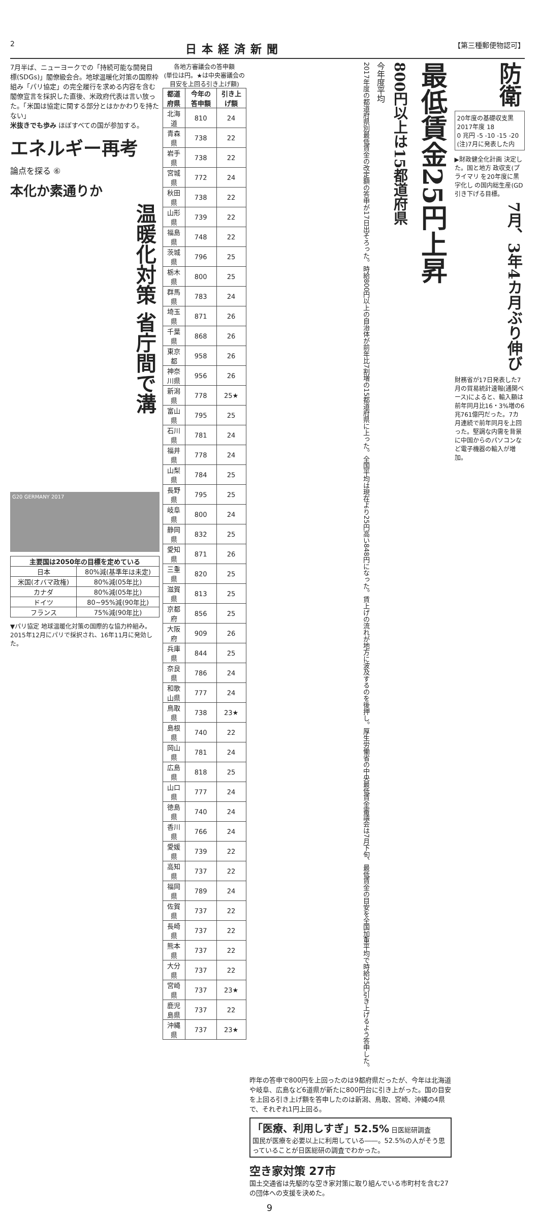2 日本経済新聞 【第三種郵便物認可】
防衛
20年度の基礎収支黒
2017年度 18
0 兆円 -5 -10 -15 -20
(注)7月に発表した内
▶財政健全化計画 決定した。国と地方 政収支(プライマリ を20年度に黒字化し の国内総生産(GD 引き下げる目標。
7月、3年4カ月ぶり伸び
財務省が17日発表した7月の貿易統計速報(通関ベース)によると、輸入額は前年同月比16・3%増の6兆761億円だった。7カ月連続で前年同月を上回った。堅調な内需を背景に中国からのパソコンなど電子機器の輸入が増加。
最低賃金25円上昇
800円以上は15都道府県
今年度平均
2017年度の都道府県別最低賃金の改定額の答申が17日出そろった。時給800円以上の自治体が前年比7割増の15都道府県に上った。全国平均は現在より25円高い848円になった。賃上げの流れが地方に波及するのを後押し。厚生労働省の中央最低賃金審議会は7月下旬、最低賃金の目安を全国加重平均で時給25円引き上げるよう答申した。
昨年の答申で800円を上回ったのは9都府県だったが、今年は北海道や岐阜、広島など6道県が新たに800円台に引き上がった。国の目安を上回る引き上げ額を答申したのは新潟、鳥取、宮崎、沖縄の4県で、それぞれ1円上回る。
「医療、利用しすぎ」52.5% 日医総研調査
国民が医療を必要以上に利用している――。52.5%の人がそう思っていることが日医総研の調査でわかった。
空き家対策 27市
国土交通省は先駆的な空き家対策に取り組んでいる市町村を含む27の団体への支援を決めた。
各地方審議会の答申額
(単位は円。★は中央審議会の目安を上回る引き上げ額)
| 都道府県 | 今年の答申額 | 引き上げ額 |
| --- | --- | --- |
| 北海道 | 810 | 24 |
| 青森県 | 738 | 22 |
| 岩手県 | 738 | 22 |
| 宮城県 | 772 | 24 |
| 秋田県 | 738 | 22 |
| 山形県 | 739 | 22 |
| 福島県 | 748 | 22 |
| 茨城県 | 796 | 25 |
| 栃木県 | 800 | 25 |
| 群馬県 | 783 | 24 |
| 埼玉県 | 871 | 26 |
| 千葉県 | 868 | 26 |
| 東京都 | 958 | 26 |
| 神奈川県 | 956 | 26 |
| 新潟県 | 778 | 25★ |
| 富山県 | 795 | 25 |
| 石川県 | 781 | 24 |
| 福井県 | 778 | 24 |
| 山梨県 | 784 | 25 |
| 長野県 | 795 | 25 |
| 岐阜県 | 800 | 24 |
| 静岡県 | 832 | 25 |
| 愛知県 | 871 | 26 |
| 三重県 | 820 | 25 |
| 滋賀県 | 813 | 25 |
| 京都府 | 856 | 25 |
| 大阪府 | 909 | 26 |
| 兵庫県 | 844 | 25 |
| 奈良県 | 786 | 24 |
| 和歌山県 | 777 | 24 |
| 鳥取県 | 738 | 23★ |
| 島根県 | 740 | 22 |
| 岡山県 | 781 | 24 |
| 広島県 | 818 | 25 |
| 山口県 | 777 | 24 |
| 徳島県 | 740 | 24 |
| 香川県 | 766 | 24 |
| 愛媛県 | 739 | 22 |
| 高知県 | 737 | 22 |
| 福岡県 | 789 | 24 |
| 佐賀県 | 737 | 22 |
| 長崎県 | 737 | 22 |
| 熊本県 | 737 | 22 |
| 大分県 | 737 | 22 |
| 宮崎県 | 737 | 23★ |
| 鹿児島県 | 737 | 22 |
| 沖縄県 | 737 | 23★ |
7月半ば、ニューヨークでの「持続可能な開発目標(SDGs)」閣僚級会合。地球温暖化対策の国際枠組み「パリ協定」の完全履行を求める内容を含む閣僚宣言を採択した直後、米政府代表は言い放った。「米国は協定に関する部分とはかかわりを持たない」
米抜きでも歩み ほぼすべての国が参加する。
エネルギー再考
論点を探る ⑥
本化か素通りか
温暖化対策 省庁間で溝
G20 GERMANY 2017
| 主要国は2050年の目標を定めている | |
| --- | --- |
| 日本 | 80%減(基準年は未定) |
| 米国(オバマ政権) | 80%減(05年比) |
| カナダ | 80%減(05年比) |
| ドイツ | 80~95%減(90年比) |
| フランス | 75%減(90年比) |
▼パリ協定 地球温暖化対策の国際的な協力枠組み。2015年12月にパリで採択され、16年11月に発効した。
9